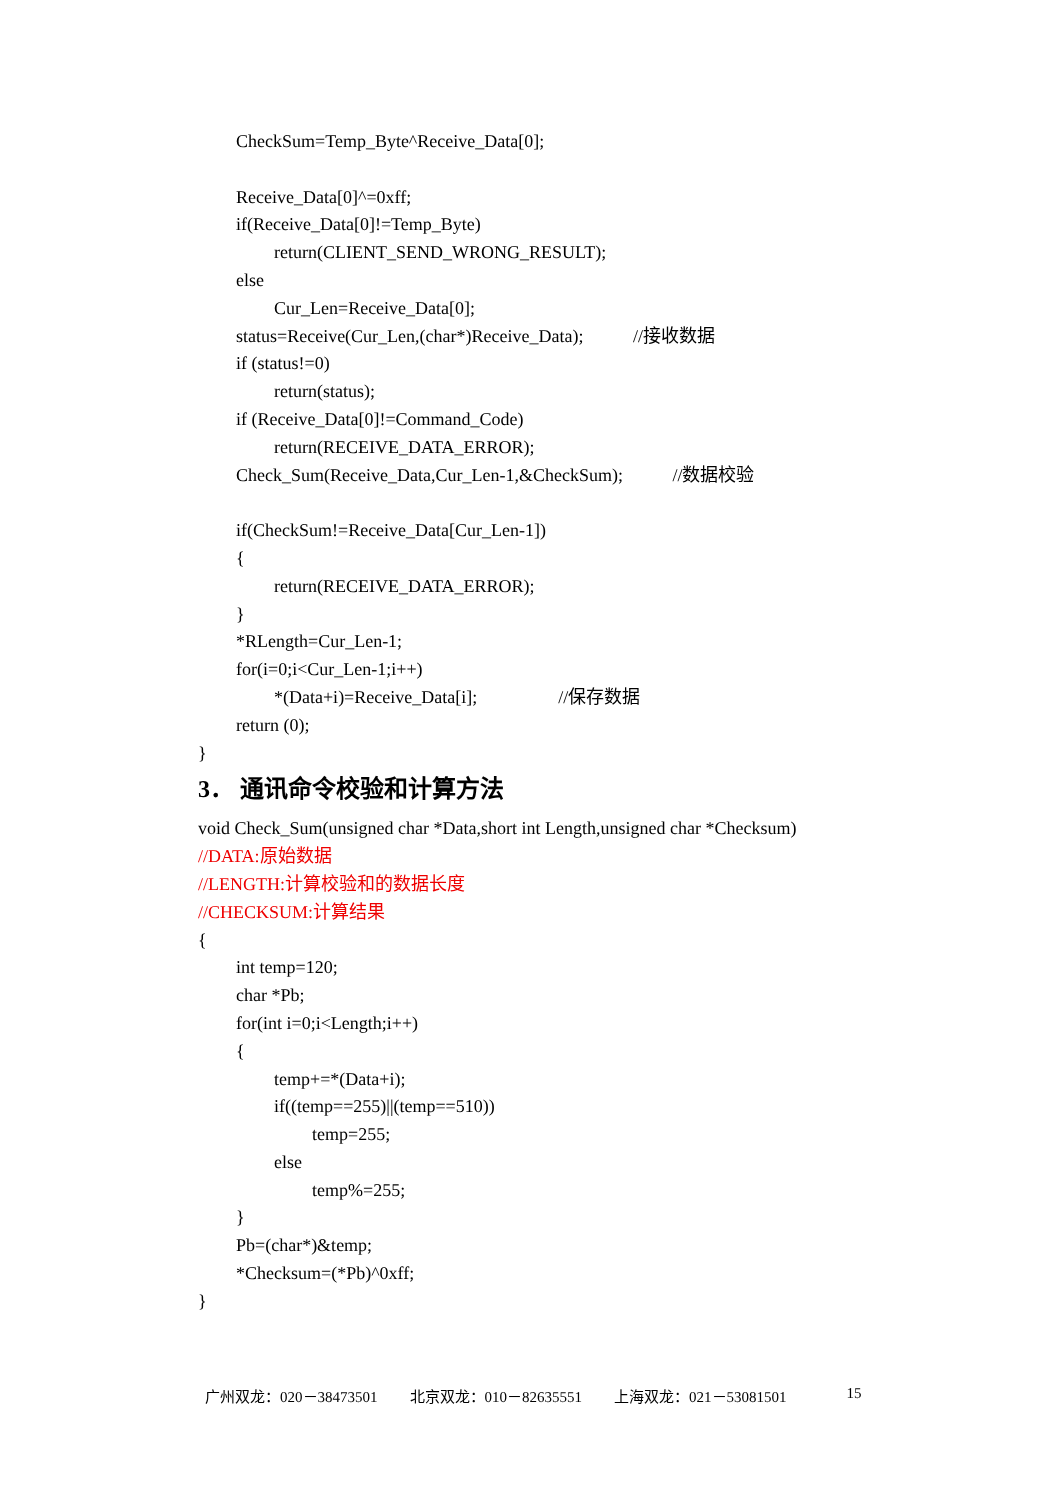CheckSum=Temp_Byte^Receive_Data[0];
Receive_Data[0]^=0xff;
if(Receive_Data[0]!=Temp_Byte)
return(CLIENT_SEND_WRONG_RESULT);
else
Cur_Len=Receive_Data[0];
status=Receive(Cur_Len,(char*)Receive_Data); //接收数据
if (status!=0)
return(status);
if (Receive_Data[0]!=Command_Code)
return(RECEIVE_DATA_ERROR);
Check_Sum(Receive_Data,Cur_Len-1,&CheckSum); //数据校验
if(CheckSum!=Receive_Data[Cur_Len-1])
{
return(RECEIVE_DATA_ERROR);
}
*RLength=Cur_Len-1;
for(i=0;i<Cur_Len-1;i++)
*(Data+i)=Receive_Data[i]; //保存数据
return (0);
}
3． 通讯命令校验和计算方法
void Check_Sum(unsigned char *Data,short int Length,unsigned char *Checksum)
//DATA:原始数据
//LENGTH:计算校验和的数据长度
//CHECKSUM:计算结果
{
int temp=120;
char *Pb;
for(int i=0;i<Length;i++)
{
temp+=*(Data+i);
if((temp==255)||(temp==510))
temp=255;
else
temp%=255;
}
Pb=(char*)&temp;
*Checksum=(*Pb)^0xff;
}
广州双龙：020－38473501 北京双龙：010－82635551 上海双龙：021－53081501 15